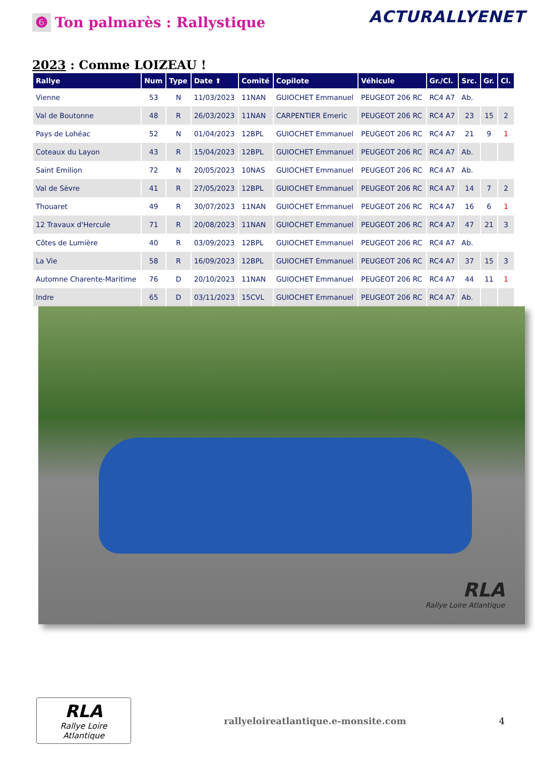❻ Ton palmarès : Rallystique
ACTURALLYENET
2023 : Comme LOIZEAU !
| Rallye | Num | Type | Date ⬆ | Comité | Copilote | Véhicule | Gr./Cl. | Src. | Gr. | Cl. |
| --- | --- | --- | --- | --- | --- | --- | --- | --- | --- | --- |
| Vienne | 53 | N | 11/03/2023 | 11NAN | GUIOCHET Emmanuel | PEUGEOT 206 RC | RC4 A7 | Ab. | | |
| Val de Boutonne | 48 | R | 26/03/2023 | 11NAN | CARPENTIER Emeric | PEUGEOT 206 RC | RC4 A7 | 23 | 15 | 2 |
| Pays de Lohéac | 52 | N | 01/04/2023 | 12BPL | GUIOCHET Emmanuel | PEUGEOT 206 RC | RC4 A7 | 21 | 9 | 1 |
| Coteaux du Layon | 43 | R | 15/04/2023 | 12BPL | GUIOCHET Emmanuel | PEUGEOT 206 RC | RC4 A7 | Ab. | | |
| Saint Emilion | 72 | N | 20/05/2023 | 10NAS | GUIOCHET Emmanuel | PEUGEOT 206 RC | RC4 A7 | Ab. | | |
| Val de Sèvre | 41 | R | 27/05/2023 | 12BPL | GUIOCHET Emmanuel | PEUGEOT 206 RC | RC4 A7 | 14 | 7 | 2 |
| Thouaret | 49 | R | 30/07/2023 | 11NAN | GUIOCHET Emmanuel | PEUGEOT 206 RC | RC4 A7 | 16 | 6 | 1 |
| 12 Travaux d'Hercule | 71 | R | 20/08/2023 | 11NAN | GUIOCHET Emmanuel | PEUGEOT 206 RC | RC4 A7 | 47 | 21 | 3 |
| Côtes de Lumière | 40 | R | 03/09/2023 | 12BPL | GUIOCHET Emmanuel | PEUGEOT 206 RC | RC4 A7 | Ab. | | |
| La Vie | 58 | R | 16/09/2023 | 12BPL | GUIOCHET Emmanuel | PEUGEOT 206 RC | RC4 A7 | 37 | 15 | 3 |
| Automne Charente-Maritime | 76 | D | 20/10/2023 | 11NAN | GUIOCHET Emmanuel | PEUGEOT 206 RC | RC4 A7 | 44 | 11 | 1 |
| Indre | 65 | D | 03/11/2023 | 15CVL | GUIOCHET Emmanuel | PEUGEOT 206 RC | RC4 A7 | Ab. | | |
RLA
Rallye Loire Atlantique
RLA
Rallye Loire Atlantique
rallyeloireatlantique.e-monsite.com
4